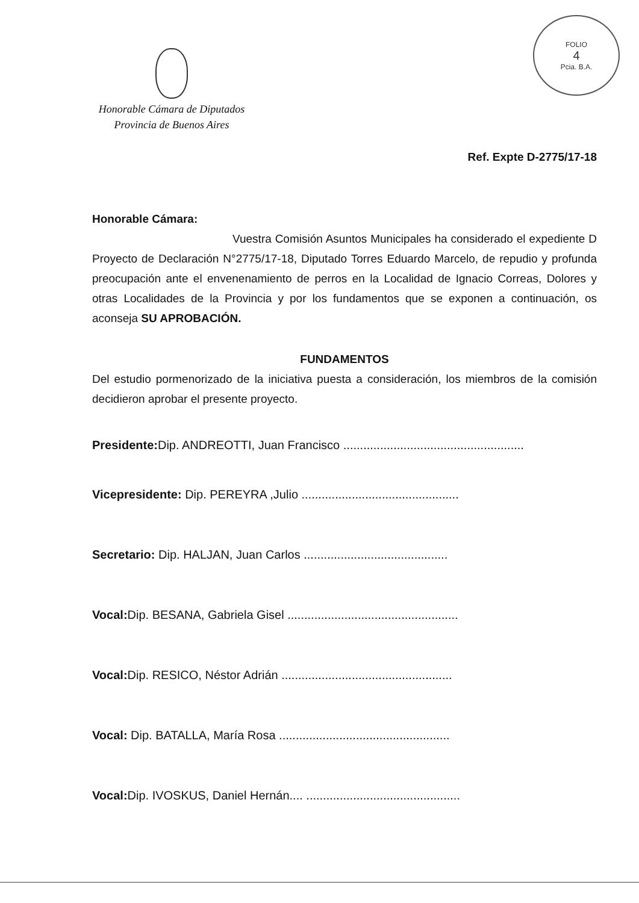FOLIO
4
Pcia. B.A.
Honorable Cámara de Diputados
Provincia de Buenos Aires
Ref. Expte D-2775/17-18
Honorable Cámara:
Vuestra Comisión Asuntos Municipales ha considerado el expediente D Proyecto de Declaración N°2775/17-18, Diputado Torres Eduardo Marcelo, de repudio y profunda preocupación ante el envenenamiento de perros en la Localidad de Ignacio Correas, Dolores y otras Localidades de la Provincia y por los fundamentos que se exponen a continuación, os aconseja SU APROBACIÓN.
FUNDAMENTOS
Del estudio pormenorizado de la iniciativa puesta a consideración, los miembros de la comisión decidieron aprobar el presente proyecto.
Presidente: Dip. ANDREOTTI, Juan Francisco ......................................................
Vicepresidente: Dip. PEREYRA ,Julio ...............................................
Secretario: Dip. HALJAN, Juan Carlos ...........................................
Vocal: Dip. BESANA, Gabriela Gisel ...................................................
Vocal: Dip. RESICO, Néstor Adrián ...................................................
Vocal: Dip. BATALLA, María Rosa ...................................................
Vocal: Dip. IVOSKUS, Daniel Hernán.... ..............................................